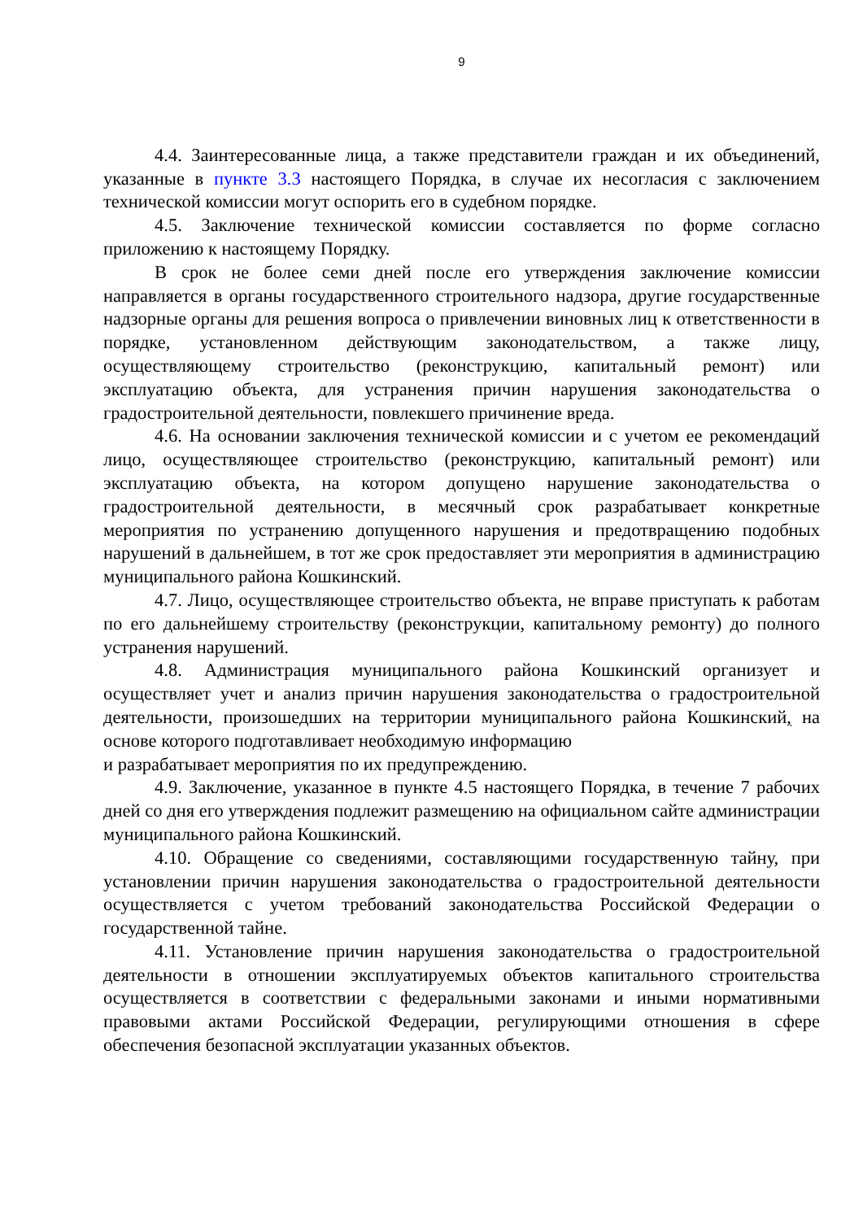9
4.4. Заинтересованные лица, а также представители граждан и их объединений, указанные в пункте 3.3 настоящего Порядка, в случае их несогласия с заключением технической комиссии могут оспорить его в судебном порядке.
4.5. Заключение технической комиссии составляется по форме согласно приложению к настоящему Порядку.
В срок не более семи дней после его утверждения заключение комиссии направляется в органы государственного строительного надзора, другие государственные надзорные органы для решения вопроса о привлечении виновных лиц к ответственности в порядке, установленном действующим законодательством, а также лицу, осуществляющему строительство (реконструкцию, капитальный ремонт) или эксплуатацию объекта, для устранения причин нарушения законодательства о градостроительной деятельности, повлекшего причинение вреда.
4.6. На основании заключения технической комиссии и с учетом ее рекомендаций лицо, осуществляющее строительство (реконструкцию, капитальный ремонт) или эксплуатацию объекта, на котором допущено нарушение законодательства о градостроительной деятельности, в месячный срок разрабатывает конкретные мероприятия по устранению допущенного нарушения и предотвращению подобных нарушений в дальнейшем, в тот же срок предоставляет эти мероприятия в администрацию муниципального района Кошкинский.
4.7. Лицо, осуществляющее строительство объекта, не вправе приступать к работам по его дальнейшему строительству (реконструкции, капитальному ремонту) до полного устранения нарушений.
4.8. Администрация муниципального района Кошкинский организует и осуществляет учет и анализ причин нарушения законодательства о градостроительной деятельности, произошедших на территории муниципального района Кошкинский, на основе которого подготавливает необходимую информацию
и разрабатывает мероприятия по их предупреждению.
4.9. Заключение, указанное в пункте 4.5 настоящего Порядка, в течение 7 рабочих дней со дня его утверждения подлежит размещению на официальном сайте администрации муниципального района Кошкинский.
4.10. Обращение со сведениями, составляющими государственную тайну, при установлении причин нарушения законодательства о градостроительной деятельности осуществляется с учетом требований законодательства Российской Федерации о государственной тайне.
4.11. Установление причин нарушения законодательства о градостроительной деятельности в отношении эксплуатируемых объектов капитального строительства осуществляется в соответствии с федеральными законами и иными нормативными правовыми актами Российской Федерации, регулирующими отношения в сфере обеспечения безопасной эксплуатации указанных объектов.